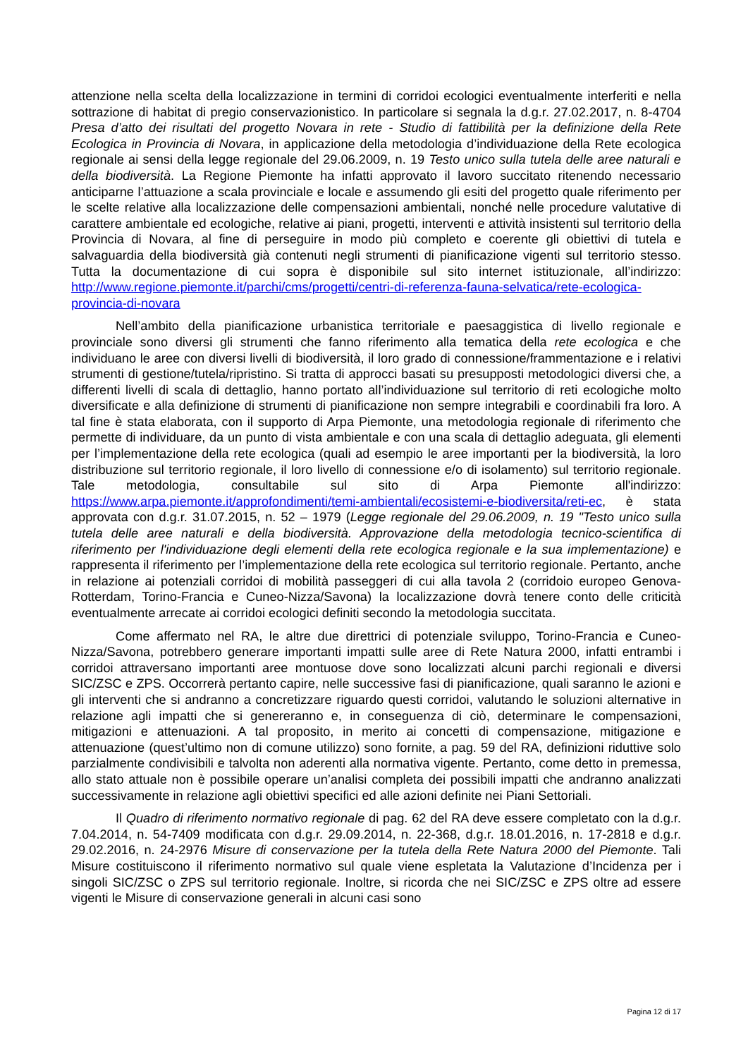attenzione nella scelta della localizzazione in termini di corridoi ecologici eventualmente interferiti e nella sottrazione di habitat di pregio conservazionistico. In particolare si segnala la d.g.r. 27.02.2017, n. 8-4704 Presa d’atto dei risultati del progetto Novara in rete - Studio di fattibilità per la definizione della Rete Ecologica in Provincia di Novara, in applicazione della metodologia d’individuazione della Rete ecologica regionale ai sensi della legge regionale del 29.06.2009, n. 19 Testo unico sulla tutela delle aree naturali e della biodiversità. La Regione Piemonte ha infatti approvato il lavoro succitato ritenendo necessario anticiparne l’attuazione a scala provinciale e locale e assumendo gli esiti del progetto quale riferimento per le scelte relative alla localizzazione delle compensazioni ambientali, nonché nelle procedure valutative di carattere ambientale ed ecologiche, relative ai piani, progetti, interventi e attività insistenti sul territorio della Provincia di Novara, al fine di perseguire in modo più completo e coerente gli obiettivi di tutela e salvaguardia della biodiversità già contenuti negli strumenti di pianificazione vigenti sul territorio stesso. Tutta la documentazione di cui sopra è disponibile sul sito internet istituzionale, all’indirizzo: http://www.regione.piemonte.it/parchi/cms/progetti/centri-di-referenza-fauna-selvatica/rete-ecologica-provincia-di-novara
Nell’ambito della pianificazione urbanistica territoriale e paesaggistica di livello regionale e provinciale sono diversi gli strumenti che fanno riferimento alla tematica della rete ecologica e che individuano le aree con diversi livelli di biodiversità, il loro grado di connessione/frammentazione e i relativi strumenti di gestione/tutela/ripristino. Si tratta di approcci basati su presupposti metodologici diversi che, a differenti livelli di scala di dettaglio, hanno portato all’individuazione sul territorio di reti ecologiche molto diversificate e alla definizione di strumenti di pianificazione non sempre integrabili e coordinabili fra loro. A tal fine è stata elaborata, con il supporto di Arpa Piemonte, una metodologia regionale di riferimento che permette di individuare, da un punto di vista ambientale e con una scala di dettaglio adeguata, gli elementi per l’implementazione della rete ecologica (quali ad esempio le aree importanti per la biodiversità, la loro distribuzione sul territorio regionale, il loro livello di connessione e/o di isolamento) sul territorio regionale. Tale metodologia, consultabile sul sito di Arpa Piemonte all'indirizzo: https://www.arpa.piemonte.it/approfondimenti/temi-ambientali/ecosistemi-e-biodiversita/reti-ec, è stata approvata con d.g.r. 31.07.2015, n. 52 – 1979 (Legge regionale del 29.06.2009, n. 19 "Testo unico sulla tutela delle aree naturali e della biodiversità. Approvazione della metodologia tecnico-scientifica di riferimento per l'individuazione degli elementi della rete ecologica regionale e la sua implementazione) e rappresenta il riferimento per l’implementazione della rete ecologica sul territorio regionale. Pertanto, anche in relazione ai potenziali corridoi di mobilità passeggeri di cui alla tavola 2 (corridoio europeo Genova-Rotterdam, Torino-Francia e Cuneo-Nizza/Savona) la localizzazione dovrà tenere conto delle criticità eventualmente arrecate ai corridoi ecologici definiti secondo la metodologia succitata.
Come affermato nel RA, le altre due direttrici di potenziale sviluppo, Torino-Francia e Cuneo-Nizza/Savona, potrebbero generare importanti impatti sulle aree di Rete Natura 2000, infatti entrambi i corridoi attraversano importanti aree montuose dove sono localizzati alcuni parchi regionali e diversi SIC/ZSC e ZPS. Occorrerà pertanto capire, nelle successive fasi di pianificazione, quali saranno le azioni e gli interventi che si andranno a concretizzare riguardo questi corridoi, valutando le soluzioni alternative in relazione agli impatti che si genereranno e, in conseguenza di ciò, determinare le compensazioni, mitigazioni e attenuazioni. A tal proposito, in merito ai concetti di compensazione, mitigazione e attenuazione (quest’ultimo non di comune utilizzo) sono fornite, a pag. 59 del RA, definizioni riduttive solo parzialmente condivisibili e talvolta non aderenti alla normativa vigente. Pertanto, come detto in premessa, allo stato attuale non è possibile operare un’analisi completa dei possibili impatti che andranno analizzati successivamente in relazione agli obiettivi specifici ed alle azioni definite nei Piani Settoriali.
Il Quadro di riferimento normativo regionale di pag. 62 del RA deve essere completato con la d.g.r. 7.04.2014, n. 54-7409 modificata con d.g.r. 29.09.2014, n. 22-368, d.g.r. 18.01.2016, n. 17-2818 e d.g.r. 29.02.2016, n. 24-2976 Misure di conservazione per la tutela della Rete Natura 2000 del Piemonte. Tali Misure costituiscono il riferimento normativo sul quale viene espletata la Valutazione d’Incidenza per i singoli SIC/ZSC o ZPS sul territorio regionale. Inoltre, si ricorda che nei SIC/ZSC e ZPS oltre ad essere vigenti le Misure di conservazione generali in alcuni casi sono
Pagina 12 di 17